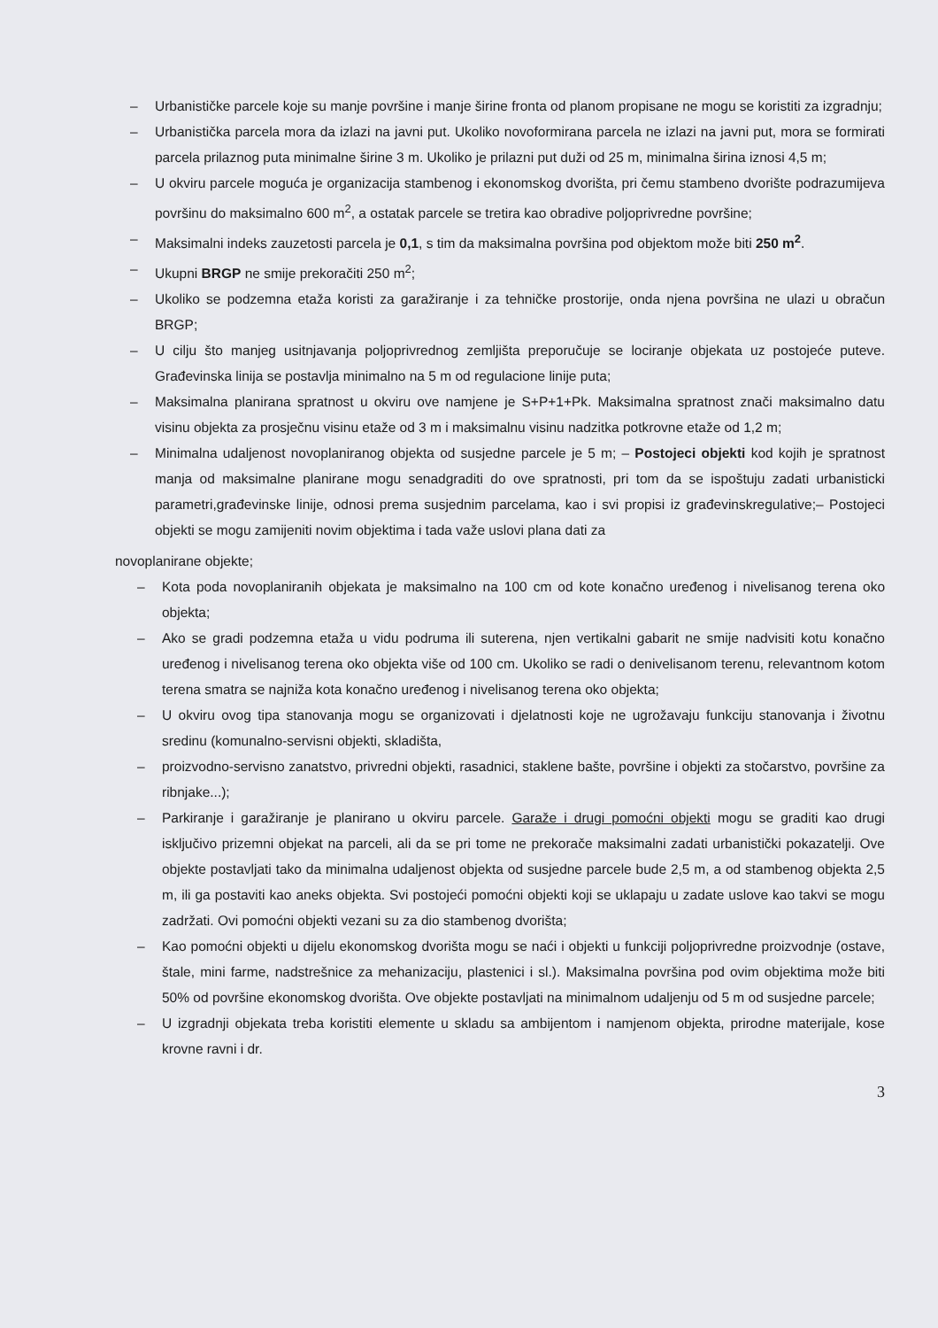– Urbanističke parcele koje su manje površine i manje širine fronta od planom propisane ne mogu se koristiti za izgradnju;
– Urbanistička parcela mora da izlazi na javni put. Ukoliko novoformirana parcela ne izlazi na javni put, mora se formirati parcela prilaznog puta minimalne širine 3 m. Ukoliko je prilazni put duži od 25 m, minimalna širina iznosi 4,5 m;
– U okviru parcele moguća je organizacija stambenog i ekonomskog dvorišta, pri čemu stambeno dvorište podrazumijeva površinu do maksimalno 600 m<sup>2</sup>, a ostatak parcele se tretira kao obradive poljoprivredne površine;
– Maksimalni indeks zauzetosti parcela je 0,1, s tim da maksimalna površina pod objektom može biti 250 m<sup>2</sup>.
– Ukupni BRGP ne smije prekoračiti 250 m<sup>2</sup>;
– Ukoliko se podzemna etaža koristi za garažiranje i za tehničke prostorije, onda njena površina ne ulazi u obračun BRGP;
– U cilju što manjeg usitnjavanja poljoprivrednog zemljišta preporučuje se lociranje objekata uz postojeće puteve. Građevinska linija se postavlja minimalno na 5 m od regulacione linije puta;
– Maksimalna planirana spratnost u okviru ove namjene je S+P+1+Pk. Maksimalna spratnost znači maksimalno datu visinu objekta za prosječnu visinu etaže od 3 m i maksimalnu visinu nadzitka potkrovne etaže od 1,2 m;
– Minimalna udaljenost novoplaniranog objekta od susjedne parcele je 5 m; – Postojeci objekti kod kojih je spratnost manja od maksimalne planirane mogu senadgraditi do ove spratnosti, pri tom da se ispoštuju zadati urbanisticki parametri,građevinske linije, odnosi prema susjednim parcelama, kao i svi propisi iz građevinskregulative;– Postojeci objekti se mogu zamijeniti novim objektima i tada važe uslovi plana dati za
novoplanirane objekte;
– Kota poda novoplaniranih objekata je maksimalno na 100 cm od kote konačno uređenog i nivelisanog terena oko objekta;
– Ako se gradi podzemna etaža u vidu podruma ili suterena, njen vertikalni gabarit ne smije nadvisiti kotu konačno uređenog i nivelisanog terena oko objekta više od 100 cm. Ukoliko se radi o denivelisanom terenu, relevantnom kotom terena smatra se najniža kota konačno uređenog i nivelisanog terena oko objekta;
– U okviru ovog tipa stanovanja mogu se organizovati i djelatnosti koje ne ugrožavaju funkciju stanovanja i životnu sredinu (komunalno-servisni objekti, skladišta,
– proizvodno-servisno zanatstvo, privredni objekti, rasadnici, staklene bašte, površine i objekti za stočarstvo, površine za ribnjake...);
– Parkiranje i garažiranje je planirano u okviru parcele. Garaže i drugi pomoćni objekti mogu se graditi kao drugi isključivo prizemni objekat na parceli, ali da se pri tome ne prekorače maksimalni zadati urbanistički pokazatelji. Ove objekte postavljati tako da minimalna udaljenost objekta od susjedne parcele bude 2,5 m, a od stambenog objekta 2,5 m, ili ga postaviti kao aneks objekta. Svi postojeći pomoćni objekti koji se uklapaju u zadate uslove kao takvi se mogu zadržati. Ovi pomoćni objekti vezani su za dio stambenog dvorišta;
– Kao pomoćni objekti u dijelu ekonomskog dvorišta mogu se naći i objekti u funkciji poljoprivredne proizvodnje (ostave, štale, mini farme, nadstrešnice za mehanizaciju, plastenici i sl.). Maksimalna površina pod ovim objektima može biti 50% od površine ekonomskog dvorišta. Ove objekte postavljati na minimalnom udaljenju od 5 m od susjedne parcele;
– U izgradnji objekata treba koristiti elemente u skladu sa ambijentom i namjenom objekta, prirodne materijale, kose krovne ravni i dr.
3